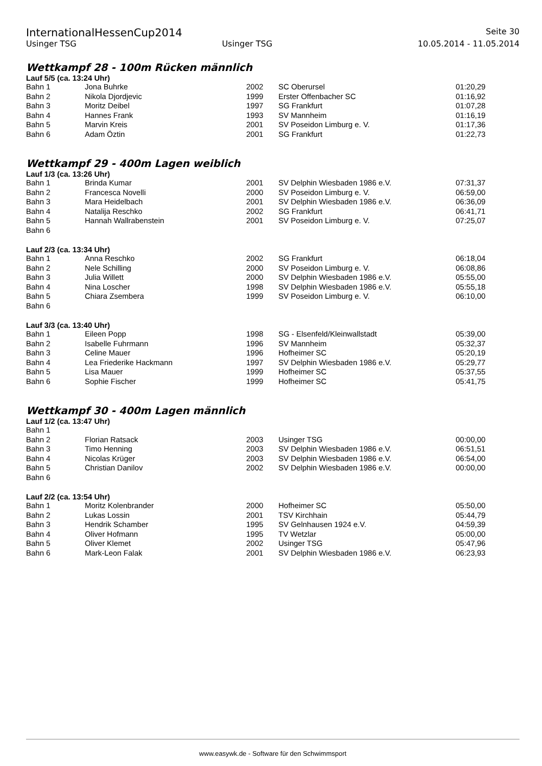InternationalHessenCup2014 Seite 30
Usinger TSG Usinger TSG 10.05.2014 - 11.05.2014
Wettkampf 28 - 100m Rücken männlich
Lauf 5/5 (ca. 13:24 Uhr)
| Bahn 1 | Jona Buhrke | 2002 | SC Oberursel | 01:20,29 |
| Bahn 2 | Nikola Djordjevic | 1999 | Erster Offenbacher SC | 01:16,92 |
| Bahn 3 | Moritz Deibel | 1997 | SG Frankfurt | 01:07,28 |
| Bahn 4 | Hannes Frank | 1993 | SV Mannheim | 01:16,19 |
| Bahn 5 | Marvin Kreis | 2001 | SV Poseidon Limburg e. V. | 01:17,36 |
| Bahn 6 | Adam Öztin | 2001 | SG Frankfurt | 01:22,73 |
Wettkampf 29 - 400m Lagen weiblich
Lauf 1/3 (ca. 13:26 Uhr)
| Bahn 1 | Brinda Kumar | 2001 | SV Delphin Wiesbaden 1986 e.V. | 07:31,37 |
| Bahn 2 | Francesca Novelli | 2000 | SV Poseidon Limburg e. V. | 06:59,00 |
| Bahn 3 | Mara Heidelbach | 2001 | SV Delphin Wiesbaden 1986 e.V. | 06:36,09 |
| Bahn 4 | Natalija Reschko | 2002 | SG Frankfurt | 06:41,71 |
| Bahn 5 | Hannah Wallrabenstein | 2001 | SV Poseidon Limburg e. V. | 07:25,07 |
| Bahn 6 | | | | |
Lauf 2/3 (ca. 13:34 Uhr)
| Bahn 1 | Anna Reschko | 2002 | SG Frankfurt | 06:18,04 |
| Bahn 2 | Nele Schilling | 2000 | SV Poseidon Limburg e. V. | 06:08,86 |
| Bahn 3 | Julia Willett | 2000 | SV Delphin Wiesbaden 1986 e.V. | 05:55,00 |
| Bahn 4 | Nina Loscher | 1998 | SV Delphin Wiesbaden 1986 e.V. | 05:55,18 |
| Bahn 5 | Chiara Zsembera | 1999 | SV Poseidon Limburg e. V. | 06:10,00 |
| Bahn 6 | | | | |
Lauf 3/3 (ca. 13:40 Uhr)
| Bahn 1 | Eileen Popp | 1998 | SG - Elsenfeld/Kleinwallstadt | 05:39,00 |
| Bahn 2 | Isabelle Fuhrmann | 1996 | SV Mannheim | 05:32,37 |
| Bahn 3 | Celine Mauer | 1996 | Hofheimer SC | 05:20,19 |
| Bahn 4 | Lea Friederike Hackmann | 1997 | SV Delphin Wiesbaden 1986 e.V. | 05:29,77 |
| Bahn 5 | Lisa Mauer | 1999 | Hofheimer SC | 05:37,55 |
| Bahn 6 | Sophie Fischer | 1999 | Hofheimer SC | 05:41,75 |
Wettkampf 30 - 400m Lagen männlich
Lauf 1/2 (ca. 13:47 Uhr)
| Bahn 1 | | | | |
| Bahn 2 | Florian Ratsack | 2003 | Usinger TSG | 00:00,00 |
| Bahn 3 | Timo Henning | 2003 | SV Delphin Wiesbaden 1986 e.V. | 06:51,51 |
| Bahn 4 | Nicolas Krüger | 2003 | SV Delphin Wiesbaden 1986 e.V. | 06:54,00 |
| Bahn 5 | Christian Danilov | 2002 | SV Delphin Wiesbaden 1986 e.V. | 00:00,00 |
| Bahn 6 | | | | |
Lauf 2/2 (ca. 13:54 Uhr)
| Bahn 1 | Moritz Kolenbrander | 2000 | Hofheimer SC | 05:50,00 |
| Bahn 2 | Lukas Lossin | 2001 | TSV Kirchhain | 05:44,79 |
| Bahn 3 | Hendrik Schamber | 1995 | SV Gelnhausen 1924 e.V. | 04:59,39 |
| Bahn 4 | Oliver Hofmann | 1995 | TV Wetzlar | 05:00,00 |
| Bahn 5 | Oliver Klemet | 2002 | Usinger TSG | 05:47,96 |
| Bahn 6 | Mark-Leon Falak | 2001 | SV Delphin Wiesbaden 1986 e.V. | 06:23,93 |
www.easywk.de - Software für den Schwimmsport